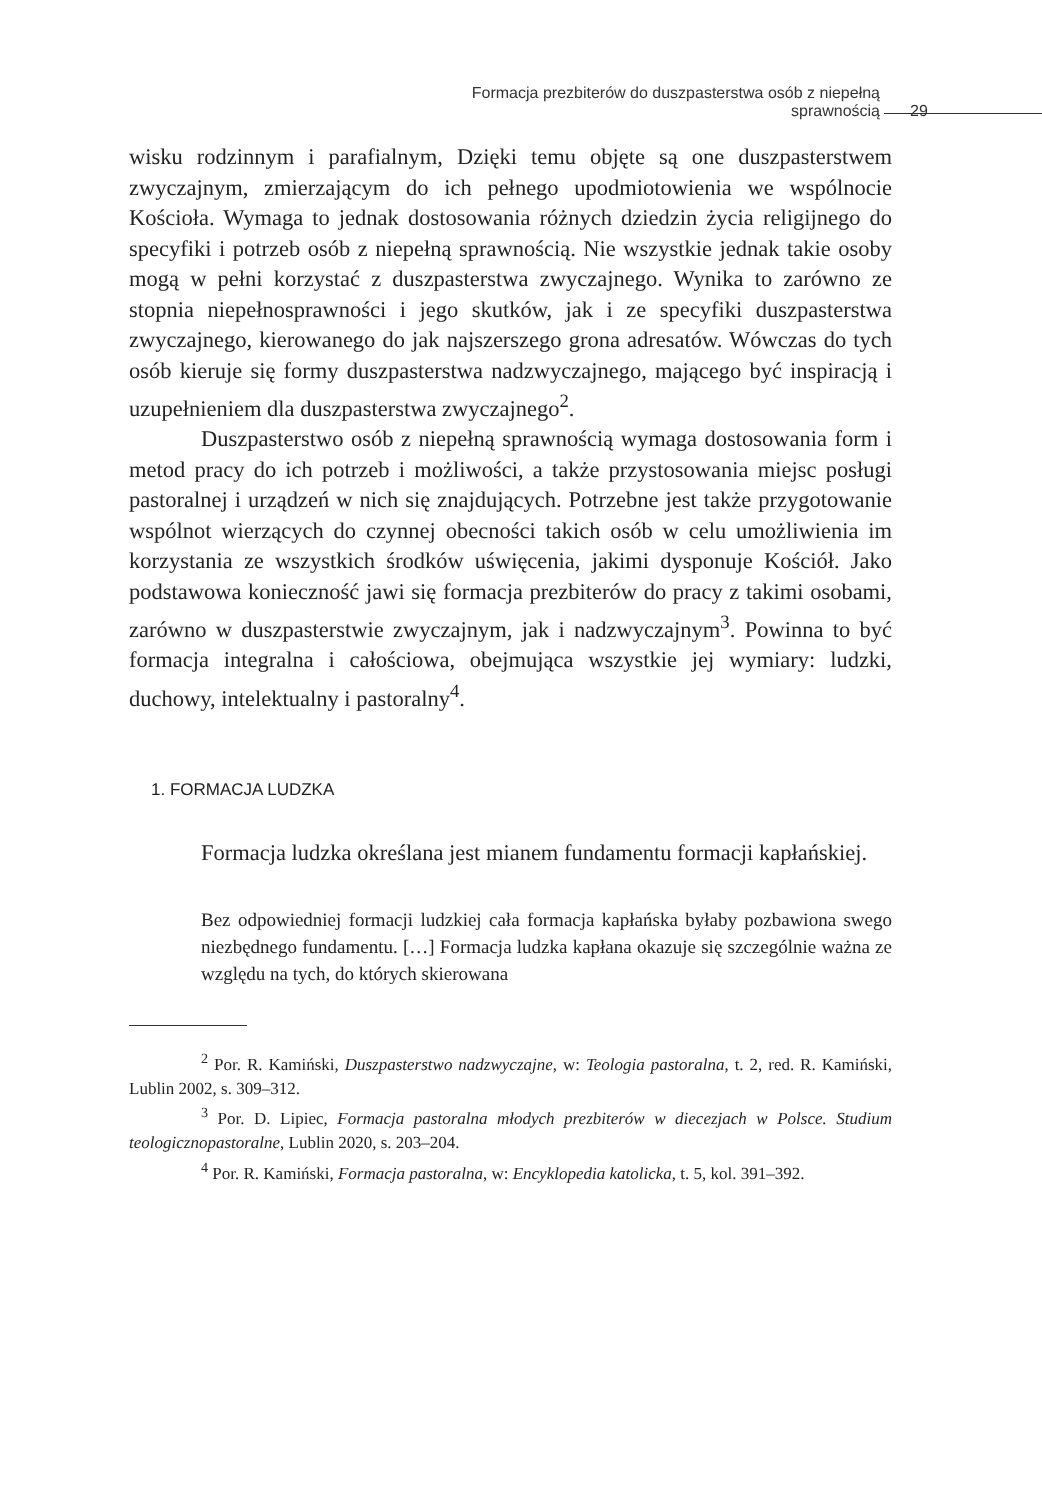Formacja prezbiterów do duszpasterstwa osób z niepełną sprawnością 29
wisku rodzinnym i parafialnym, Dzięki temu objęte są one duszpasterstwem zwyczajnym, zmierzającym do ich pełnego upodmiotowienia we wspólnocie Kościoła. Wymaga to jednak dostosowania różnych dziedzin życia religijnego do specyfiki i potrzeb osób z niepełną sprawnością. Nie wszystkie jednak takie osoby mogą w pełni korzystać z duszpasterstwa zwyczajnego. Wynika to zarówno ze stopnia niepełnosprawności i jego skutków, jak i ze specyfiki duszpasterstwa zwyczajnego, kierowanego do jak najszerszego grona adresatów. Wówczas do tych osób kieruje się formy duszpasterstwa nadzwyczajnego, mającego być inspiracją i uzupełnieniem dla duszpasterstwa zwyczajnego<sup>2</sup>.
Duszpasterstwo osób z niepełną sprawnością wymaga dostosowania form i metod pracy do ich potrzeb i możliwości, a także przystosowania miejsc posługi pastoralnej i urządzeń w nich się znajdujących. Potrzebne jest także przygotowanie wspólnot wierzących do czynnej obecności takich osób w celu umożliwienia im korzystania ze wszystkich środków uświęcenia, jakimi dysponuje Kościół. Jako podstawowa konieczność jawi się formacja prezbiterów do pracy z takimi osobami, zarówno w duszpasterstwie zwyczajnym, jak i nadzwyczajnym<sup>3</sup>. Powinna to być formacja integralna i całościowa, obejmująca wszystkie jej wymiary: ludzki, duchowy, intelektualny i pastoralny<sup>4</sup>.
1. FORMACJA LUDZKA
Formacja ludzka określana jest mianem fundamentu formacji kapłańskiej.
Bez odpowiedniej formacji ludzkiej cała formacja kapłańska byłaby pozbawiona swego niezbędnego fundamentu. […] Formacja ludzka kapłana okazuje się szczególnie ważna ze względu na tych, do których skierowana
<sup>2</sup> Por. R. Kamiński, Duszpasterstwo nadzwyczajne, w: Teologia pastoralna, t. 2, red. R. Kamiński, Lublin 2002, s. 309–312.
<sup>3</sup> Por. D. Lipiec, Formacja pastoralna młodych prezbiterów w diecezjach w Polsce. Studium teologicznopastoralne, Lublin 2020, s. 203–204.
<sup>4</sup> Por. R. Kamiński, Formacja pastoralna, w: Encyklopedia katolicka, t. 5, kol. 391–392.